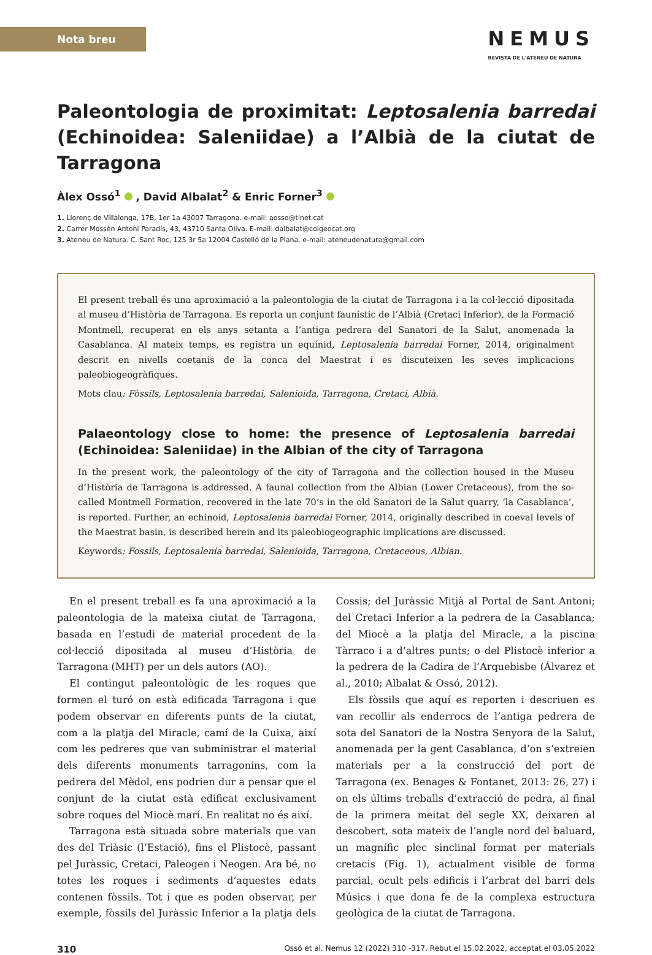Nota breu
NEMUS
REVISTA DE L'ATENEU DE NATURA
Paleontologia de proximitat: Leptosalenia barredai (Echinoidea: Saleniidae) a l’Albià de la ciutat de Tarragona
Àlex Ossó<sup>1</sup> , David Albalat<sup>2</sup> & Enric Forner<sup>3</sup>
1. Llorenç de Villalonga, 17B, 1er 1a 43007 Tarragona. e-mail: aosso@tinet.cat
2. Carrer Mossèn Antoni Paradís, 43, 43710 Santa Oliva. E-mail: dalbalat@colgeocat.org
3. Ateneu de Natura. C. Sant Roc, 125 3r 5a 12004 Castelló de la Plana. e-mail: ateneudenatura@gmail.com
El present treball és una aproximació a la paleontologia de la ciutat de Tarragona i a la col·lecció dipositada al museu d’Història de Tarragona. Es reporta un conjunt faunístic de l’Albià (Cretaci Inferior), de la Formació Montmell, recuperat en els anys setanta a l’antiga pedrera del Sanatori de la Salut, anomenada la Casablanca. Al mateix temps, es registra un equínid, Leptosalenia barredai Forner, 2014, originalment descrit en nivells coetanis de la conca del Maestrat i es discuteixen les seves implicacions paleobiogeogràfiques.
Mots clau: Fòssils, Leptosalenia barredai, Salenioida, Tarragona, Cretaci, Albià.
Palaeontology close to home: the presence of Leptosalenia barredai (Echinoidea: Saleniidae) in the Albian of the city of Tarragona
In the present work, the paleontology of the city of Tarragona and the collection housed in the Museu d’Història de Tarragona is addressed. A faunal collection from the Albian (Lower Cretaceous), from the so-called Montmell Formation, recovered in the late 70’s in the old Sanatori de la Salut quarry, ‘la Casablanca’, is reported. Further, an echinoid, Leptosalenia barredai Forner, 2014, originally described in coeval levels of the Maestrat basin, is described herein and its paleobiogeographic implications are discussed.
Keywords: Fossils, Leptosalenia barredai, Salenioida, Tarragona, Cretaceous, Albian.
En el present treball es fa una aproximació a la paleontologia de la mateixa ciutat de Tarragona, basada en l’estudi de material procedent de la col·lecció dipositada al museu d’Història de Tarragona (MHT) per un dels autors (AO).
El contingut paleontològic de les roques que formen el turó on està edificada Tarragona i que podem observar en diferents punts de la ciutat, com a la platja del Miracle, camí de la Cuixa, així com les pedreres que van subministrar el material dels diferents monuments tarragonins, com la pedrera del Mèdol, ens podrien dur a pensar que el conjunt de la ciutat està edificat exclusivament sobre roques del Miocè marí. En realitat no és així.
Tarragona està situada sobre materials que van des del Triàsic (l’Estació), fins el Plistocè, passant pel Juràssic, Cretaci, Paleogen i Neogen. Ara bé, no totes les roques i sediments d’aquestes edats contenen fòssils. Tot i que es poden observar, per exemple, fòssils del Juràssic Inferior a la platja dels Cossis; del Juràssic Mitjà al Portal de Sant Antoni; del Cretaci Inferior a la pedrera de la Casablanca; del Miocè a la platja del Miracle, a la piscina Tàrraco i a d’altres punts; o del Plistocè inferior a la pedrera de la Cadira de l’Arquebisbe (Álvarez et al., 2010; Albalat & Ossó, 2012).
Els fòssils que aquí es reporten i descriuen es van recollir als enderrocs de l’antiga pedrera de sota del Sanatori de la Nostra Senyora de la Salut, anomenada per la gent Casablanca, d’on s’extreien materials per a la construcció del port de Tarragona (ex. Benages & Fontanet, 2013: 26, 27) i on els últims treballs d’extracció de pedra, al final de la primera meitat del segle XX, deixaren al descobert, sota mateix de l’angle nord del baluard, un magnífic plec sinclinal format per materials cretacis (Fig. 1), actualment visible de forma parcial, ocult pels edificis i l’arbrat del barri dels Músics i que dona fe de la complexa estructura geològica de la ciutat de Tarragona.
310 Ossó et al. Nemus 12 (2022) 310 -317. Rebut el 15.02.2022, acceptat el 03.05.2022